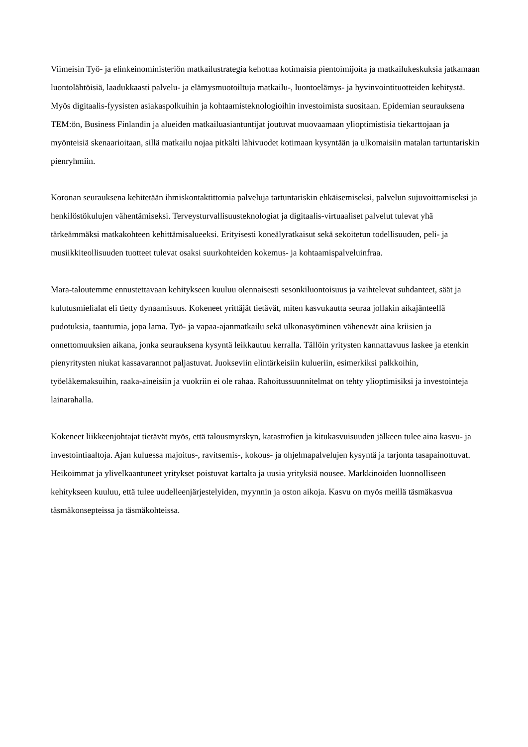Viimeisin Työ- ja elinkeinoministeriön matkailustrategia kehottaa kotimaisia pientoimijoita ja matkailukeskuksia jatkamaan luontolähtöisiä, laadukkaasti palvelu- ja elämysmuotoiltuja matkailu-, luontoelämys- ja hyvinvointituotteiden kehitystä. Myös digitaalis-fyysisten asiakaspolkuihin ja kohtaamisteknologioihin investoimista suositaan. Epidemian seurauksena TEM:ön, Business Finlandin ja alueiden matkailuasiantuntijat joutuvat muovaamaan ylioptimistisia tiekarttojaan ja myönteisiä skenaarioitaan, sillä matkailu nojaa pitkälti lähivuodet kotimaan kysyntään ja ulkomaisiin matalan tartuntariskin pienryhmiin.
Koronan seurauksena kehitetään ihmiskontaktittomia palveluja tartuntariskin ehkäisemiseksi, palvelun sujuvoittamiseksi ja henkilöstökulujen vähentämiseksi. Terveysturvallisuusteknologiat ja digitaalis-virtuaaliset palvelut tulevat yhä tärkeämmäksi matkakohteen kehittämisalueeksi. Erityisesti koneälyratkaisut sekä sekoitetun todellisuuden, peli- ja musiikkiteollisuuden tuotteet tulevat osaksi suurkohteiden kokemus- ja kohtaamispalveluinfraa.
Mara-taloutemme ennustettavaan kehitykseen kuuluu olennaisesti sesonkiluontoisuus ja vaihtelevat suhdanteet, säät ja kulutusmielialat eli tietty dynaamisuus. Kokeneet yrittäjät tietävät, miten kasvukautta seuraa jollakin aikajänteellä pudotuksia, taantumia, jopa lama. Työ- ja vapaa-ajanmatkailu sekä ulkonasyöminen vähenevät aina kriisien ja onnettomuuksien aikana, jonka seurauksena kysyntä leikkautuu kerralla. Tällöin yritysten kannattavuus laskee ja etenkin pienyritysten niukat kassavarannot paljastuvat. Juokseviin elintärkeisiin kulueriin, esimerkiksi palkkoihin, työeläkemaksuihin, raaka-aineisiin ja vuokriin ei ole rahaa. Rahoitussuunnitelmat on tehty ylioptimisiksi ja investointeja lainarahalla.
Kokeneet liikkeenjohtajat tietävät myös, että talousmyrskyn, katastrofien ja kitukasvuisuuden jälkeen tulee aina kasvu- ja investointiaaltoja. Ajan kuluessa majoitus-, ravitsemis-, kokous- ja ohjelmapalvelujen kysyntä ja tarjonta tasapainottuvat. Heikoimmat ja ylivelkaantuneet yritykset poistuvat kartalta ja uusia yrityksiä nousee. Markkinoiden luonnolliseen kehitykseen kuuluu, että tulee uudelleenjärjestelyiden, myynnin ja oston aikoja. Kasvu on myös meillä täsmäkasvua täsmäkonsepteissa ja täsmäkohteissa.